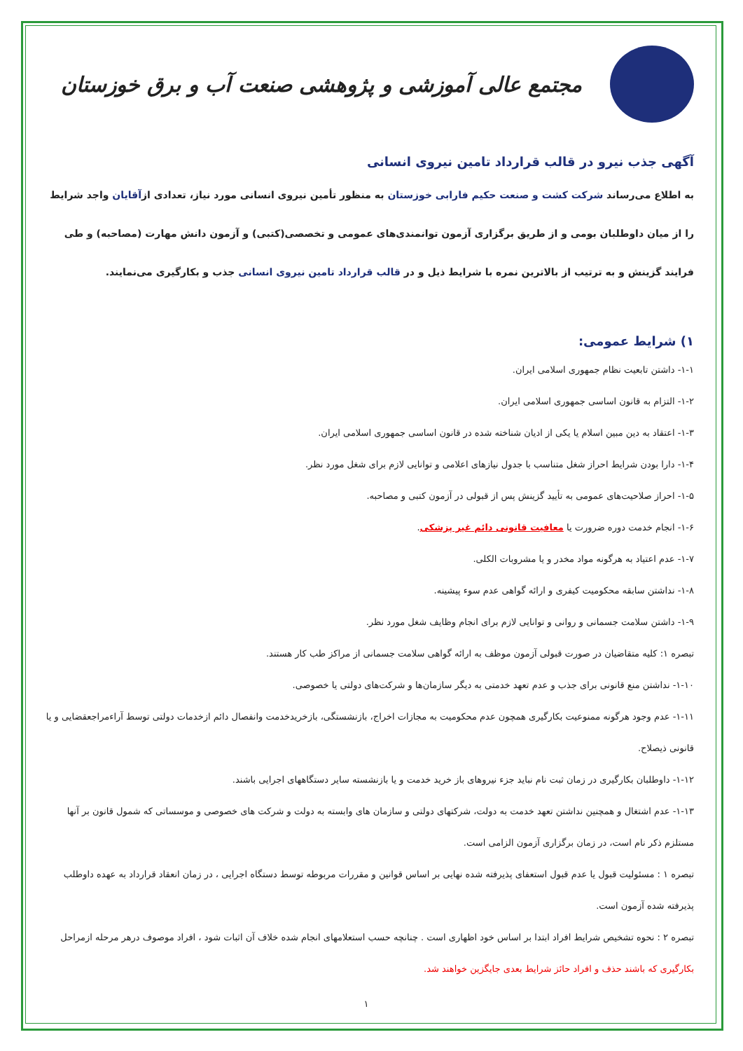مجتمع عالی آموزشی و پژوهشی صنعت آب و برق خوزستان
آگهی جذب نیرو در قالب قرارداد تامین نیروی انسانی
به اطلاع می‌رساند شرکت کشت و صنعت حکیم فارابی خوزستان به منظور تأمین نیروی انسانی مورد نیاز، تعدادی ازآقایان واجد شرایط را از میان داوطلبان بومی و از طریق برگزاری آزمون توانمندی‌های عمومی و تخصصی(کتبی) و آزمون دانش مهارت (مصاحبه) و طی فرایند گزینش و به ترتیب از بالاترین نمره با شرایط ذیل و در قالب قرارداد تامین نیروی انسانی جذب و بکارگیری می‌نمایند.
۱) شرایط عمومی:
۱-۱- داشتن تابعیت نظام جمهوری اسلامی ایران.
۱-۲- التزام به قانون اساسی جمهوری اسلامی ایران.
۱-۳- اعتقاد به دین مبین اسلام یا یکی از ادیان شناخته شده در قانون اساسی جمهوری اسلامی ایران.
۱-۴- دارا بودن شرایط احراز شغل متناسب با جدول نیازهای اعلامی و توانایی لازم برای شغل مورد نظر.
۱-۵- احراز صلاحیت‌های عمومی به تأیید گزینش پس از قبولی در آزمون کتبی و مصاحبه.
۱-۶- انجام خدمت دوره ضرورت یا معافیت قانونی دائم غیر پزشکی.
۱-۷- عدم اعتیاد به هرگونه مواد مخدر و یا مشروبات الکلی.
۱-۸- نداشتن سابقه محکومیت کیفری و ارائه گواهی عدم سوء پیشینه.
۱-۹- داشتن سلامت جسمانی و روانی و توانایی لازم برای انجام وظایف شغل مورد نظر.
تبصره ۱: کلیه متقاضیان در صورت قبولی آزمون موظف به ارائه گواهی سلامت جسمانی از مراکز طب کار هستند.
۱-۱۰- نداشتن منع قانونی برای جذب و عدم تعهد خدمتی به دیگر سازمان‌ها و شرکت‌های دولتی یا خصوصی.
۱-۱۱- عدم وجود هرگونه ممنوعیت بکارگیری همچون عدم محکومیت به مجازات اخراج، بازنشستگی، بازخریدخدمت وانفصال دائم ازخدمات دولتی توسط آراءمراجعقضایی و یا قانونی ذیصلاح.
۱-۱۲- داوطلبان بکارگیری در زمان ثبت نام نباید جزء نیروهای باز خرید خدمت و یا بازنشسته سایر دستگاههای اجرایی باشند.
۱-۱۳- عدم اشتغال و همچنین نداشتن تعهد خدمت به دولت، شرکتهای دولتی و سازمان های وابسته به دولت و شرکت های خصوصی و موسساتی که شمول قانون بر آنها مستلزم ذکر نام است، در زمان برگزاری آزمون الزامی است.
تبصره ۱ : مسئولیت قبول یا عدم قبول استعفای پذیرفته شده نهایی بر اساس قوانین و مقررات مربوطه توسط دستگاه اجرایی ، در زمان انعقاد قرارداد به عهده داوطلب پذیرفته شده آزمون است.
تبصره ۲ : نحوه تشخیص شرایط افراد ابتدا بر اساس خود اظهاری است . چنانچه حسب استعلامهای انجام شده خلاف آن اثبات شود ، افراد موصوف درهر مرحله ازمراحل بکارگیری که باشند حذف و افراد حائز شرایط بعدی جایگزین خواهند شد.
۱